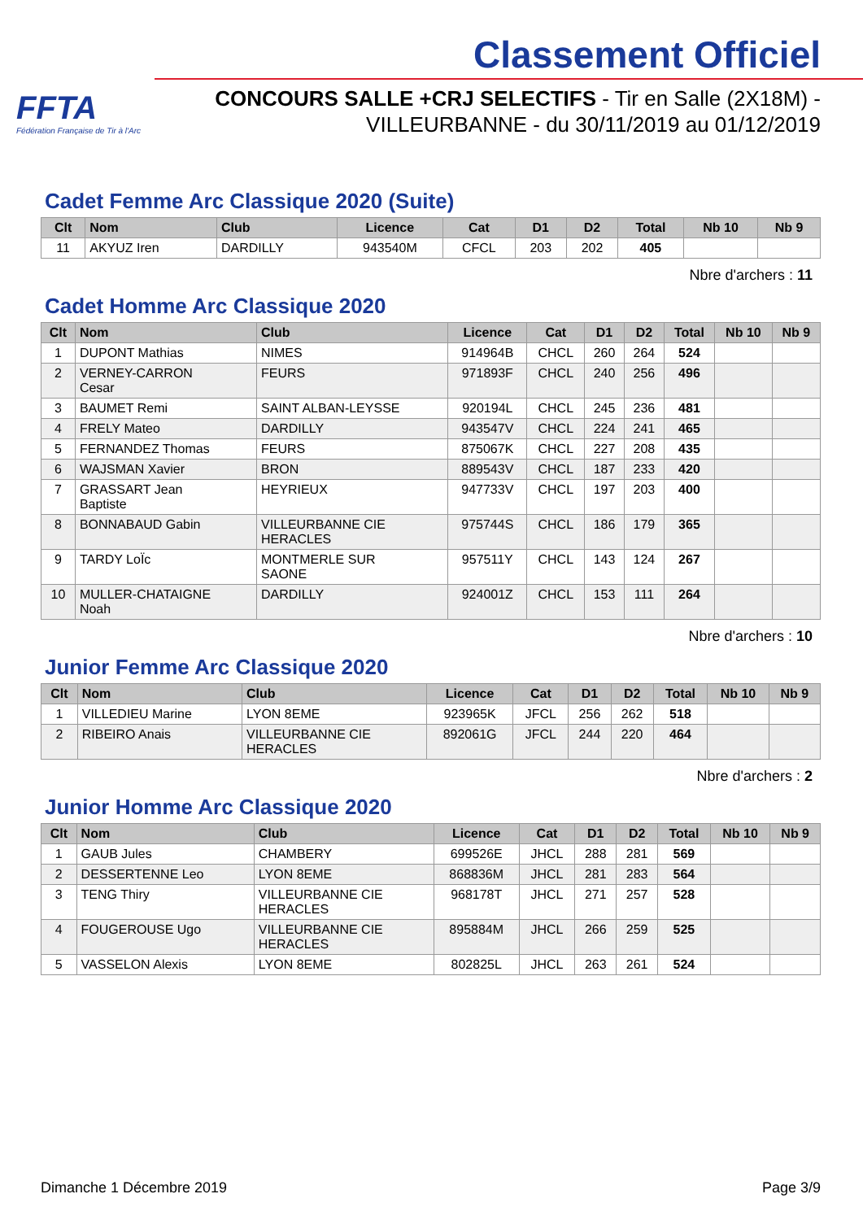FFTA
Fédération Française de Tir à l'Arc
Classement Officiel
CONCOURS SALLE +CRJ SELECTIFS - Tir en Salle (2X18M) -
VILLEURBANNE - du 30/11/2019 au 01/12/2019
Cadet Femme Arc Classique 2020 (Suite)
| Clt | Nom | Club | Licence | Cat | D1 | D2 | Total | Nb 10 | Nb 9 |
| --- | --- | --- | --- | --- | --- | --- | --- | --- | --- |
| 11 | AKYUZ Iren | DARDILLY | 943540M | CFCL | 203 | 202 | 405 | | |
Nbre d'archers : 11
Cadet Homme Arc Classique 2020
| Clt | Nom | Club | Licence | Cat | D1 | D2 | Total | Nb 10 | Nb 9 |
| --- | --- | --- | --- | --- | --- | --- | --- | --- | --- |
| 1 | DUPONT Mathias | NIMES | 914964B | CHCL | 260 | 264 | 524 | | |
| 2 | VERNEY-CARRON Cesar | FEURS | 971893F | CHCL | 240 | 256 | 496 | | |
| 3 | BAUMET Remi | SAINT ALBAN-LEYSSE | 920194L | CHCL | 245 | 236 | 481 | | |
| 4 | FRELY Mateo | DARDILLY | 943547V | CHCL | 224 | 241 | 465 | | |
| 5 | FERNANDEZ Thomas | FEURS | 875067K | CHCL | 227 | 208 | 435 | | |
| 6 | WAJSMAN Xavier | BRON | 889543V | CHCL | 187 | 233 | 420 | | |
| 7 | GRASSART Jean Baptiste | HEYRIEUX | 947733V | CHCL | 197 | 203 | 400 | | |
| 8 | BONNABAUD Gabin | VILLEURBANNE CIE HERACLES | 975744S | CHCL | 186 | 179 | 365 | | |
| 9 | TARDY LoÏc | MONTMERLE SUR SAONE | 957511Y | CHCL | 143 | 124 | 267 | | |
| 10 | MULLER-CHATAIGNE Noah | DARDILLY | 924001Z | CHCL | 153 | 111 | 264 | | |
Nbre d'archers : 10
Junior Femme Arc Classique 2020
| Clt | Nom | Club | Licence | Cat | D1 | D2 | Total | Nb 10 | Nb 9 |
| --- | --- | --- | --- | --- | --- | --- | --- | --- | --- |
| 1 | VILLEDIEU Marine | LYON 8EME | 923965K | JFCL | 256 | 262 | 518 | | |
| 2 | RIBEIRO Anais | VILLEURBANNE CIE HERACLES | 892061G | JFCL | 244 | 220 | 464 | | |
Nbre d'archers : 2
Junior Homme Arc Classique 2020
| Clt | Nom | Club | Licence | Cat | D1 | D2 | Total | Nb 10 | Nb 9 |
| --- | --- | --- | --- | --- | --- | --- | --- | --- | --- |
| 1 | GAUB Jules | CHAMBERY | 699526E | JHCL | 288 | 281 | 569 | | |
| 2 | DESSERTENNE Leo | LYON 8EME | 868836M | JHCL | 281 | 283 | 564 | | |
| 3 | TENG Thiry | VILLEURBANNE CIE HERACLES | 968178T | JHCL | 271 | 257 | 528 | | |
| 4 | FOUGEROUSE Ugo | VILLEURBANNE CIE HERACLES | 895884M | JHCL | 266 | 259 | 525 | | |
| 5 | VASSELON Alexis | LYON 8EME | 802825L | JHCL | 263 | 261 | 524 | | |
Dimanche 1 Décembre 2019 Page 3/9